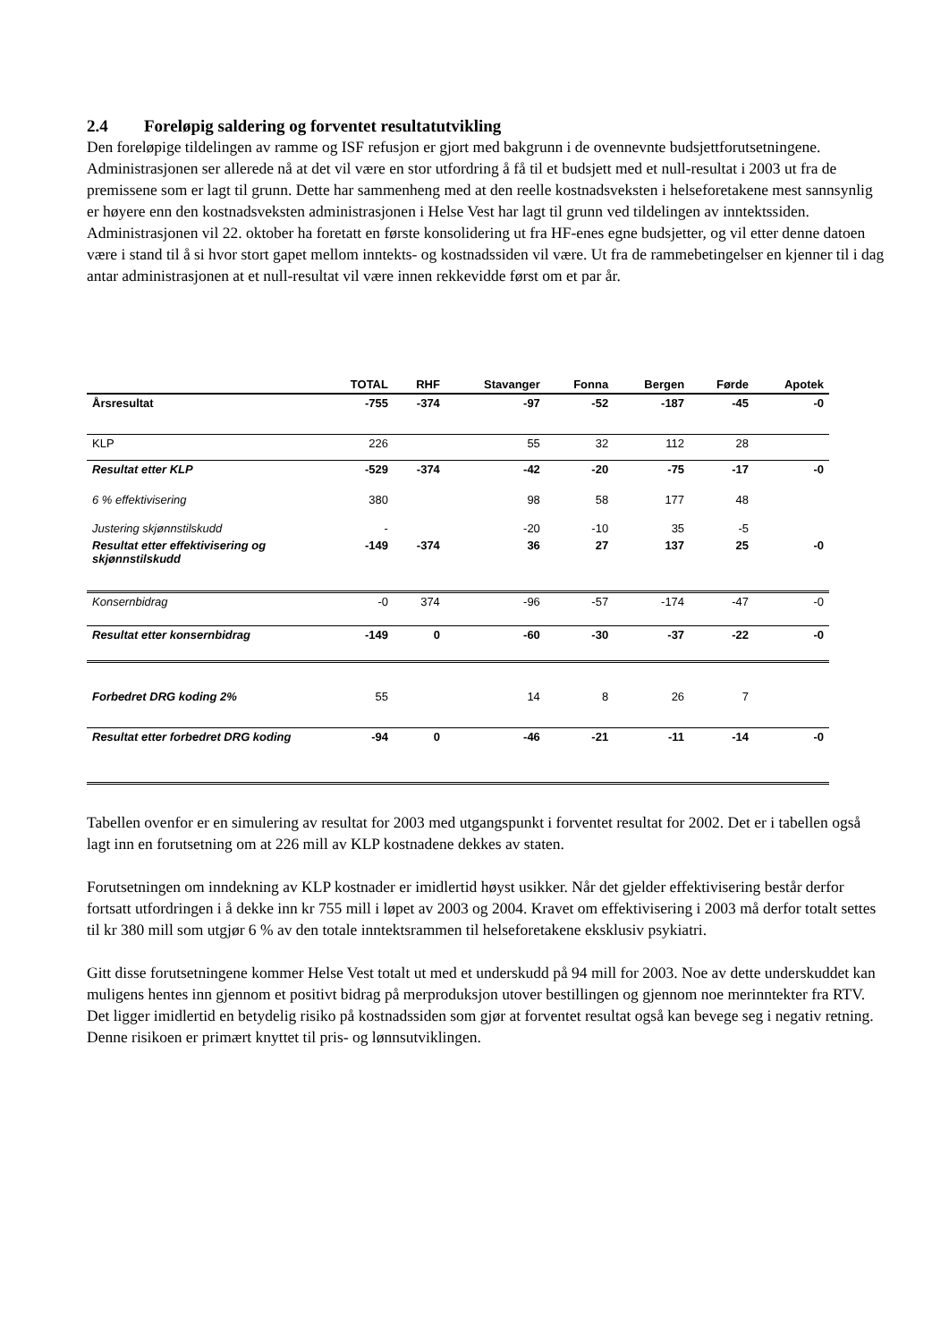2.4 Foreløpig saldering og forventet resultatutvikling
Den foreløpige tildelingen av ramme og ISF refusjon er gjort med bakgrunn i de ovennevnte budsjettforutsetningene. Administrasjonen ser allerede nå at det vil være en stor utfordring å få til et budsjett med et null-resultat i 2003 ut fra de premissene som er lagt til grunn. Dette har sammenheng med at den reelle kostnadsveksten i helseforetakene mest sannsynlig er høyere enn den kostnadsveksten administrasjonen i Helse Vest har lagt til grunn ved tildelingen av inntektssiden. Administrasjonen vil 22. oktober ha foretatt en første konsolidering ut fra HF-enes egne budsjetter, og vil etter denne datoen være i stand til å si hvor stort gapet mellom inntekts- og kostnadssiden vil være. Ut fra de rammebetingelser en kjenner til i dag antar administrasjonen at et null-resultat vil være innen rekkevidde først om et par år.
| | TOTAL | RHF | Stavanger | Fonna | Bergen | Førde | Apotek |
| --- | --- | --- | --- | --- | --- | --- | --- |
| Årsresultat | -755 | -374 | -97 | -52 | -187 | -45 | -0 |
| KLP | 226 | | 55 | 32 | 112 | 28 | |
| Resultat etter KLP | -529 | -374 | -42 | -20 | -75 | -17 | -0 |
| 6 % effektivisering | 380 | | 98 | 58 | 177 | 48 | |
| Justering skjønnstilskudd | - | | -20 | -10 | 35 | -5 | |
| Resultat etter effektivisering og skjønnstilskudd | -149 | -374 | 36 | 27 | 137 | 25 | -0 |
| Konsernbidrag | -0 | 374 | -96 | -57 | -174 | -47 | -0 |
| Resultat etter konsernbidrag | -149 | 0 | -60 | -30 | -37 | -22 | -0 |
| Forbedret DRG koding 2% | 55 | | 14 | 8 | 26 | 7 | |
| Resultat etter forbedret DRG koding | -94 | 0 | -46 | -21 | -11 | -14 | -0 |
Tabellen ovenfor er en simulering av resultat for 2003 med utgangspunkt i forventet resultat for 2002. Det er i tabellen også lagt inn en forutsetning om at 226 mill av KLP kostnadene dekkes av staten.
Forutsetningen om inndekning av KLP kostnader er imidlertid høyst usikker. Når det gjelder effektivisering består derfor fortsatt utfordringen i å dekke inn kr 755 mill i løpet av 2003 og 2004. Kravet om effektivisering i 2003 må derfor totalt settes til kr 380 mill som utgjør 6 % av den totale inntektsrammen til helseforetakene eksklusiv psykiatri.
Gitt disse forutsetningene kommer Helse Vest totalt ut med et underskudd på 94 mill for 2003. Noe av dette underskuddet kan muligens hentes inn gjennom et positivt bidrag på merproduksjon utover bestillingen og gjennom noe merinntekter fra RTV. Det ligger imidlertid en betydelig risiko på kostnadssiden som gjør at forventet resultat også kan bevege seg i negativ retning. Denne risikoen er primært knyttet til pris- og lønnsutviklingen.